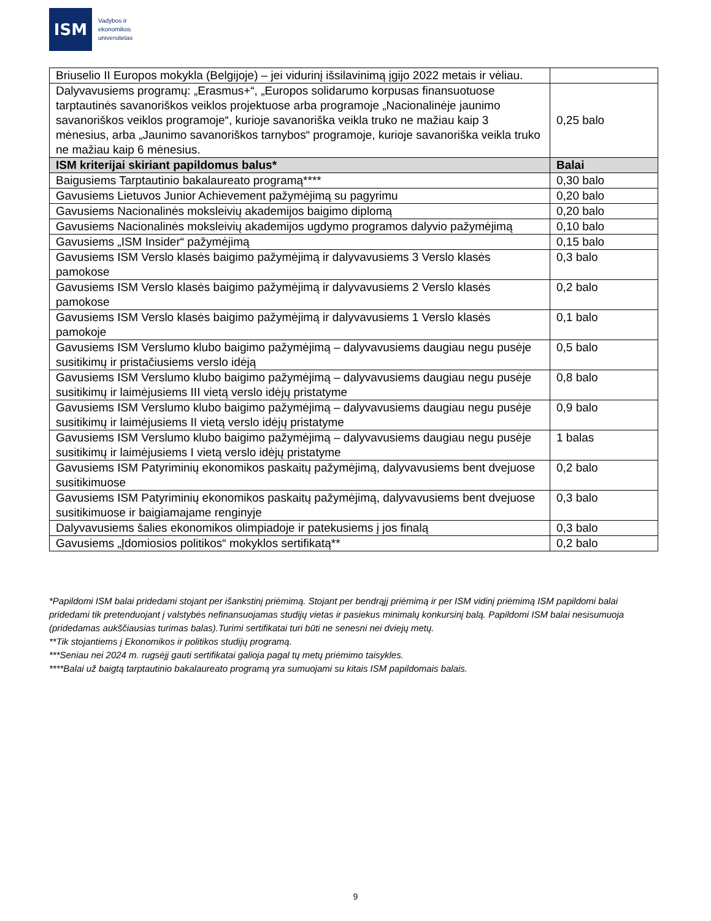ISM
Vadybos ir
ekonomikos
universitetas
| Briuselio II Europos mokykla (Belgijoje) – jei vidurinį išsilavinimą įgijo 2022 metais ir vėliau. | |
| Dalyvavusiems programų: „Erasmus+“, „Europos solidarumo korpusas finansuotuose tarptautinės savanoriškos veiklos projektuose arba programoje „Nacionalinėje jaunimo savanoriškos veiklos programoje“, kurioje savanoriška veikla truko ne mažiau kaip 3 mėnesius, arba „Jaunimo savanoriškos tarnybos“ programoje, kurioje savanoriška veikla truko ne mažiau kaip 6 mėnesius. | 0,25 balo |
| ISM kriterijai skiriant papildomus balus* | Balai |
| Baigusiems Tarptautinio bakalaureato programą**** | 0,30 balo |
| Gavusiems Lietuvos Junior Achievement pažymėjimą su pagyrimu | 0,20 balo |
| Gavusiems Nacionalinės moksleivių akademijos baigimo diplomą | 0,20 balo |
| Gavusiems Nacionalinės moksleivių akademijos ugdymo programos dalyvio pažymėjimą | 0,10 balo |
| Gavusiems „ISM Insider“ pažymėjimą | 0,15 balo |
| Gavusiems ISM Verslo klasės baigimo pažymėjimą ir dalyvavusiems 3 Verslo klasės pamokose | 0,3 balo |
| Gavusiems ISM Verslo klasės baigimo pažymėjimą ir dalyvavusiems 2 Verslo klasės pamokose | 0,2 balo |
| Gavusiems ISM Verslo klasės baigimo pažymėjimą ir dalyvavusiems 1 Verslo klasės pamokoje | 0,1 balo |
| Gavusiems ISM Verslumo klubo baigimo pažymėjimą – dalyvavusiems daugiau negu pusėje susitikimų ir pristačiusiems verslo idėją | 0,5 balo |
| Gavusiems ISM Verslumo klubo baigimo pažymėjimą – dalyvavusiems daugiau negu pusėje susitikimų ir laimėjusiems III vietą verslo idėjų pristatyme | 0,8 balo |
| Gavusiems ISM Verslumo klubo baigimo pažymėjimą – dalyvavusiems daugiau negu pusėje susitikimų ir laimėjusiems II vietą verslo idėjų pristatyme | 0,9 balo |
| Gavusiems ISM Verslumo klubo baigimo pažymėjimą – dalyvavusiems daugiau negu pusėje susitikimų ir laimėjusiems I vietą verslo idėjų pristatyme | 1 balas |
| Gavusiems ISM Patyriminių ekonomikos paskaitų pažymėjimą, dalyvavusiems bent dvejuose susitikimuose | 0,2 balo |
| Gavusiems ISM Patyriminių ekonomikos paskaitų pažymėjimą, dalyvavusiems bent dvejuose susitikimuose ir baigiamajame renginyje | 0,3 balo |
| Dalyvavusiems šalies ekonomikos olimpiadoje ir patekusiems į jos finalą | 0,3 balo |
| Gavusiems „Įdomiosios politikos“ mokyklos sertifikatą** | 0,2 balo |
*Papildomi ISM balai pridedami stojant per išankstinį priėmimą. Stojant per bendrąjį priėmimą ir per ISM vidinį priėmimą ISM papildomi balai pridedami tik pretenduojant į valstybės nefinansuojamas studijų vietas ir pasiekus minimalų konkursinį balą. Papildomi ISM balai nesisumuoja (pridedamas aukščiausias turimas balas).Turimi sertifikatai turi būti ne senesni nei dviejų metų.
**Tik stojantiems į Ekonomikos ir politikos studijų programą.
***Seniau nei 2024 m. rugsėjį gauti sertifikatai galioja pagal tų metų priėmimo taisykles.
****Balai už baigtą tarptautinio bakalaureato programą yra sumuojami su kitais ISM papildomais balais.
9